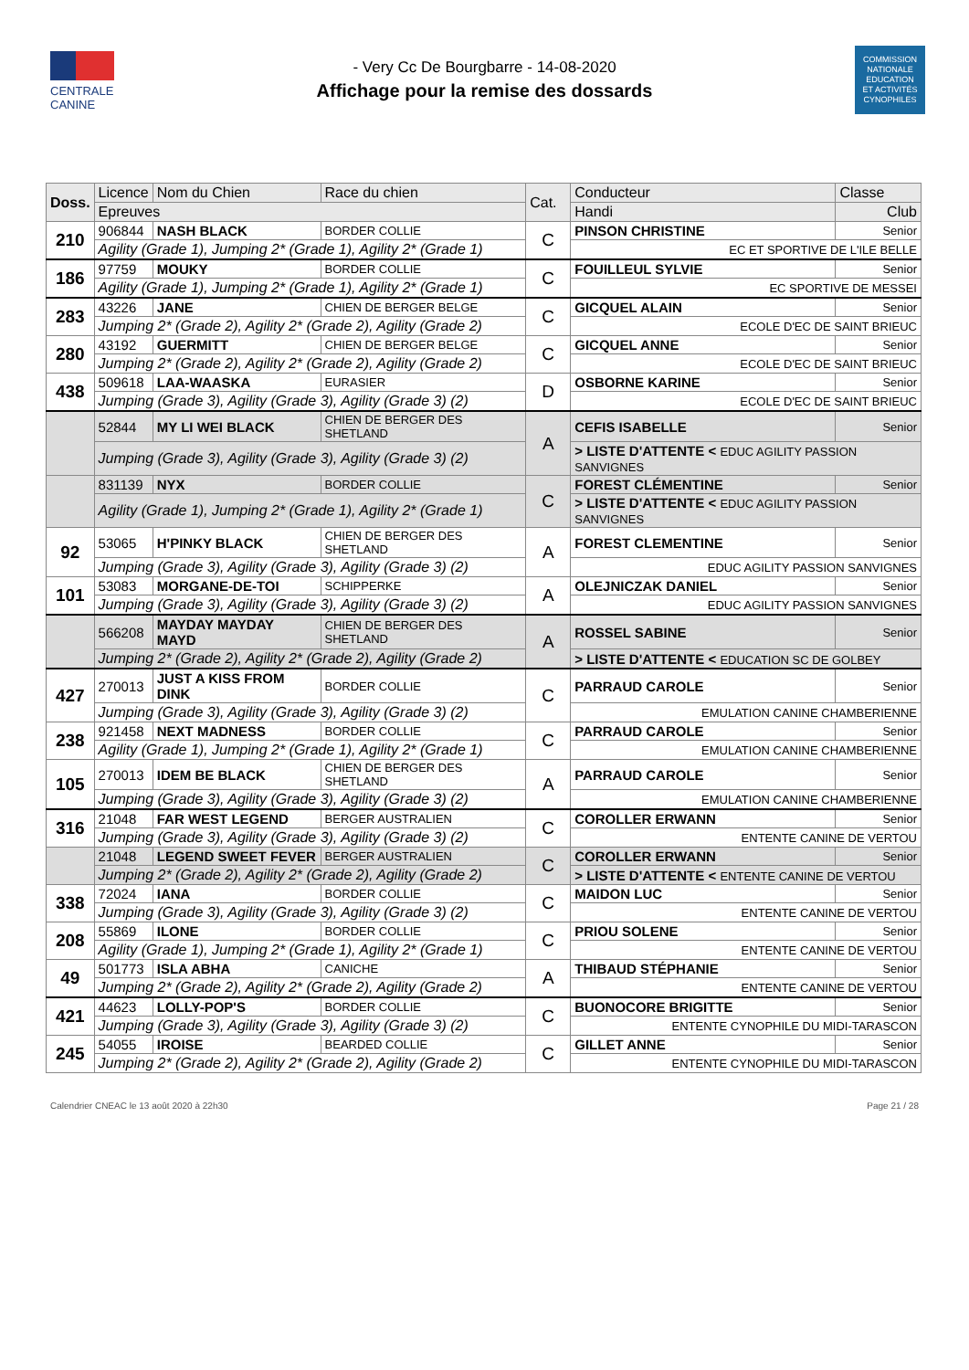CENTRALE
CANINE
- Very Cc De Bourgbarre - 14-08-2020
Affichage pour la remise des dossards
COMMISSION
NATIONALE
EDUCATION
ET ACTIVITÉS
CYNOPHILES
| Doss. | Licence | Nom du Chien | Race du chien | Cat. | Conducteur | Classe |
| --- | --- | --- | --- | --- | --- | --- |
| | Epreuves | | | | Handi | Club |
| 210 | 906844 | NASH BLACK | BORDER COLLIE | C | PINSON CHRISTINE | Senior |
| | Agility (Grade 1), Jumping 2* (Grade 1), Agility 2* (Grade 1) | | | | EC ET SPORTIVE DE L'ILE BELLE | |
| 186 | 97759 | MOUKY | BORDER COLLIE | C | FOUILLEUL SYLVIE | Senior |
| | Agility (Grade 1), Jumping 2* (Grade 1), Agility 2* (Grade 1) | | | | EC SPORTIVE DE MESSEI | |
| 283 | 43226 | JANE | CHIEN DE BERGER BELGE | C | GICQUEL ALAIN | Senior |
| | Jumping 2* (Grade 2), Agility 2* (Grade 2), Agility (Grade 2) | | | | ECOLE D'EC DE SAINT BRIEUC | |
| 280 | 43192 | GUERMITT | CHIEN DE BERGER BELGE | C | GICQUEL ANNE | Senior |
| | Jumping 2* (Grade 2), Agility 2* (Grade 2), Agility (Grade 2) | | | | ECOLE D'EC DE SAINT BRIEUC | |
| 438 | 509618 | LAA-WAASKA | EURASIER | D | OSBORNE KARINE | Senior |
| | Jumping (Grade 3), Agility (Grade 3), Agility (Grade 3) (2) | | | | ECOLE D'EC DE SAINT BRIEUC | |
| | 52844 | MY LI WEI BLACK | CHIEN DE BERGER DES SHETLAND | A | CEFIS ISABELLE | Senior |
| | Jumping (Grade 3), Agility (Grade 3), Agility (Grade 3) (2) | | | | > LISTE D'ATTENTE < EDUC AGILITY PASSION SANVIGNES | |
| | 831139 | NYX | BORDER COLLIE | C | FOREST CLÉMENTINE | Senior |
| | Agility (Grade 1), Jumping 2* (Grade 1), Agility 2* (Grade 1) | | | | > LISTE D'ATTENTE < EDUC AGILITY PASSION SANVIGNES | |
| 92 | 53065 | H'PINKY BLACK | CHIEN DE BERGER DES SHETLAND | A | FOREST CLEMENTINE | Senior |
| | Jumping (Grade 3), Agility (Grade 3), Agility (Grade 3) (2) | | | | EDUC AGILITY PASSION SANVIGNES | |
| 101 | 53083 | MORGANE-DE-TOI | SCHIPPERKE | A | OLEJNICZAK DANIEL | Senior |
| | Jumping (Grade 3), Agility (Grade 3), Agility (Grade 3) (2) | | | | EDUC AGILITY PASSION SANVIGNES | |
| | 566208 | MAYDAY MAYDAY MAYD | CHIEN DE BERGER DES SHETLAND | A | ROSSEL SABINE | Senior |
| | Jumping 2* (Grade 2), Agility 2* (Grade 2), Agility (Grade 2) | | | | > LISTE D'ATTENTE < EDUCATION SC DE GOLBEY | |
| 427 | 270013 | JUST A KISS FROM DINK | BORDER COLLIE | C | PARRAUD CAROLE | Senior |
| | Jumping (Grade 3), Agility (Grade 3), Agility (Grade 3) (2) | | | | EMULATION CANINE CHAMBERIENNE | |
| 238 | 921458 | NEXT MADNESS | BORDER COLLIE | C | PARRAUD CAROLE | Senior |
| | Agility (Grade 1), Jumping 2* (Grade 1), Agility 2* (Grade 1) | | | | EMULATION CANINE CHAMBERIENNE | |
| 105 | 270013 | IDEM BE BLACK | CHIEN DE BERGER DES SHETLAND | A | PARRAUD CAROLE | Senior |
| | Jumping (Grade 3), Agility (Grade 3), Agility (Grade 3) (2) | | | | EMULATION CANINE CHAMBERIENNE | |
| 316 | 21048 | FAR WEST LEGEND | BERGER AUSTRALIEN | C | COROLLER ERWANN | Senior |
| | Jumping (Grade 3), Agility (Grade 3), Agility (Grade 3) (2) | | | | ENTENTE CANINE DE VERTOU | |
| | 21048 | LEGEND SWEET FEVER | BERGER AUSTRALIEN | C | COROLLER ERWANN | Senior |
| | Jumping 2* (Grade 2), Agility 2* (Grade 2), Agility (Grade 2) | | | | > LISTE D'ATTENTE < ENTENTE CANINE DE VERTOU | |
| 338 | 72024 | IANA | BORDER COLLIE | C | MAIDON LUC | Senior |
| | Jumping (Grade 3), Agility (Grade 3), Agility (Grade 3) (2) | | | | ENTENTE CANINE DE VERTOU | |
| 208 | 55869 | ILONE | BORDER COLLIE | C | PRIOU SOLENE | Senior |
| | Agility (Grade 1), Jumping 2* (Grade 1), Agility 2* (Grade 1) | | | | ENTENTE CANINE DE VERTOU | |
| 49 | 501773 | ISLA ABHA | CANICHE | A | THIBAUD STÉPHANIE | Senior |
| | Jumping 2* (Grade 2), Agility 2* (Grade 2), Agility (Grade 2) | | | | ENTENTE CANINE DE VERTOU | |
| 421 | 44623 | LOLLY-POP'S | BORDER COLLIE | C | BUONOCORE BRIGITTE | Senior |
| | Jumping (Grade 3), Agility (Grade 3), Agility (Grade 3) (2) | | | | ENTENTE CYNOPHILE DU MIDI-TARASCON | |
| 245 | 54055 | IROISE | BEARDED COLLIE | C | GILLET ANNE | Senior |
| | Jumping 2* (Grade 2), Agility 2* (Grade 2), Agility (Grade 2) | | | | ENTENTE CYNOPHILE DU MIDI-TARASCON | |
Calendrier CNEAC le 13 août 2020 à 22h30 Page 21 / 28